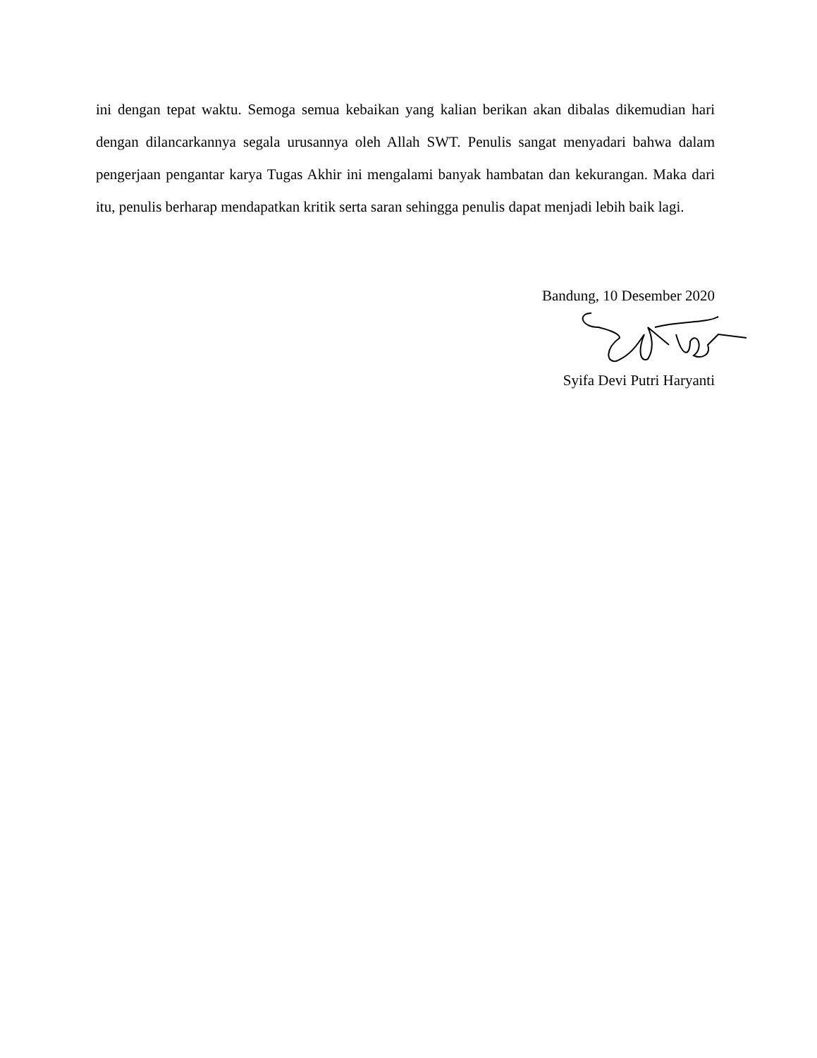ini dengan tepat waktu. Semoga semua kebaikan yang kalian berikan akan dibalas dikemudian hari dengan dilancarkannya segala urusannya oleh Allah SWT. Penulis sangat menyadari bahwa dalam pengerjaan pengantar karya Tugas Akhir ini mengalami banyak hambatan dan kekurangan. Maka dari itu, penulis berharap mendapatkan kritik serta saran sehingga penulis dapat menjadi lebih baik lagi.
Bandung, 10 Desember 2020
Syifa Devi Putri Haryanti